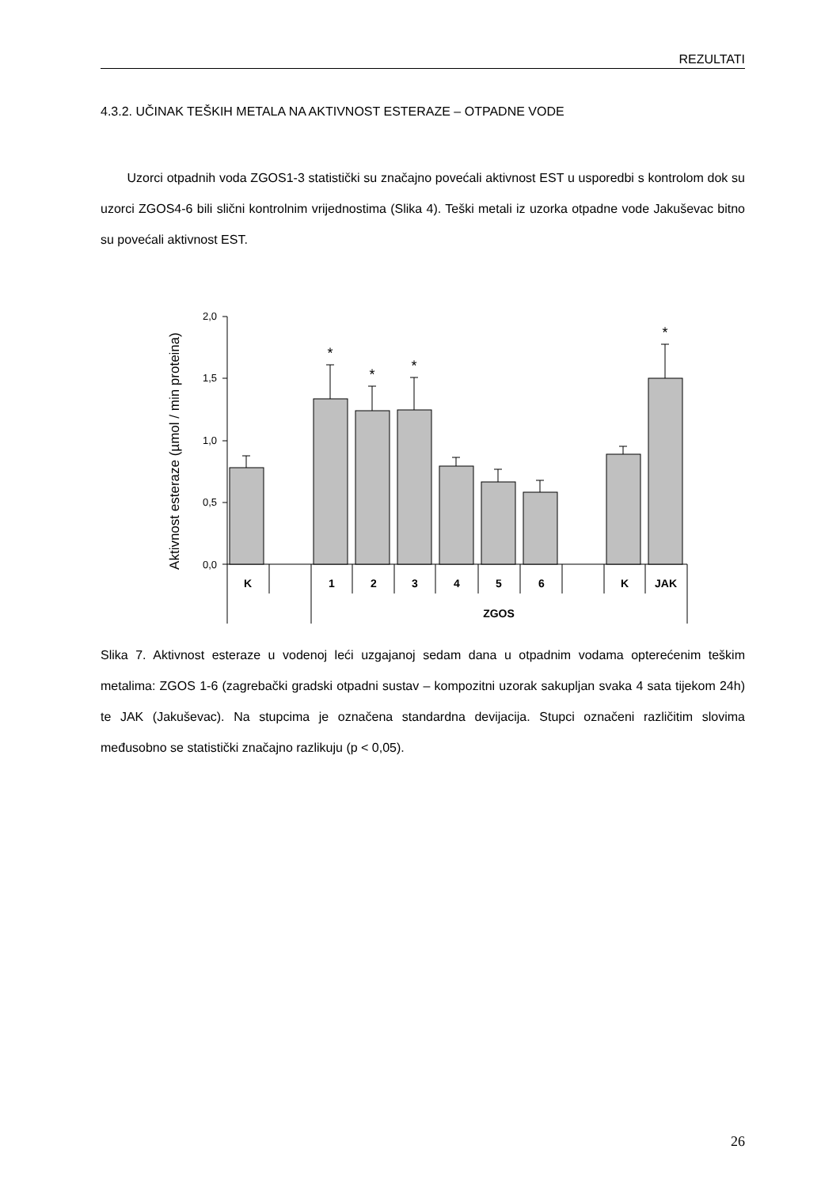REZULTATI
4.3.2. UČINAK TEŠKIH METALA NA AKTIVNOST ESTERAZE – OTPADNE VODE
Uzorci otpadnih voda ZGOS1-3 statistički su značajno povećali aktivnost EST u usporedbi s kontrolom dok su uzorci ZGOS4-6 bili slični kontrolnim vrijednostima (Slika 4). Teški metali iz uzorka otpadne vode Jakuševac bitno su povećali aktivnost EST.
Aktivnost esteraze (µmol / min proteina)
2,0
1,5
1,0
0,5
0,0
*
*
*
*
K
1
2
3
4
5
6
K
JAK
ZGOS
Slika 7. Aktivnost esteraze u vodenoj leći uzgajanoj sedam dana u otpadnim vodama opterećenim teškim metalima: ZGOS 1-6 (zagrebački gradski otpadni sustav – kompozitni uzorak sakupljan svaka 4 sata tijekom 24h) te JAK (Jakuševac). Na stupcima je označena standardna devijacija. Stupci označeni različitim slovima međusobno se statistički značajno razlikuju (p < 0,05).
26